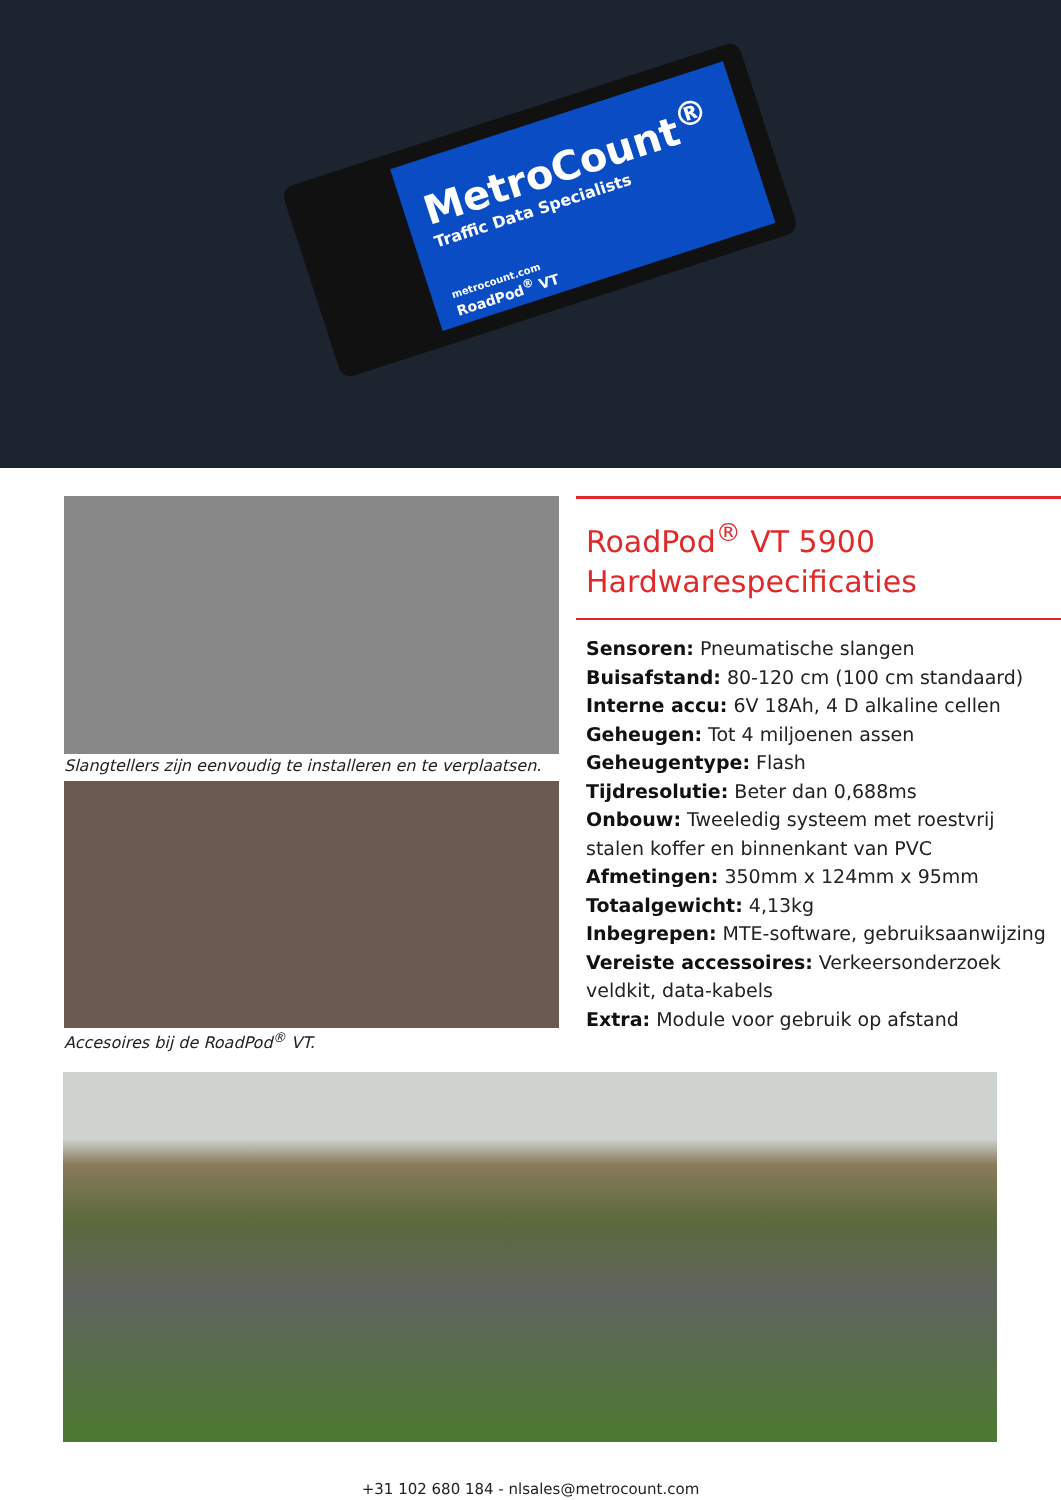MetroCount<sup>®</sup>
Traffic Data Specialists
metrocount.com
RoadPod<sup>®</sup> VT
Slangtellers zijn eenvoudig te installeren en te verplaatsen.
Accesoires bij de RoadPod<sup>®</sup> VT.
RoadPod<sup>®</sup> VT 5900
Hardwarespecificaties
Sensoren: Pneumatische slangen
Buisafstand: 80-120 cm (100 cm standaard)
Interne accu: 6V 18Ah, 4 D alkaline cellen
Geheugen: Tot 4 miljoenen assen
Geheugentype: Flash
Tijdresolutie: Beter dan 0,688ms
Onbouw: Tweeledig systeem met roestvrij stalen koffer en binnenkant van PVC
Afmetingen: 350mm x 124mm x 95mm
Totaalgewicht: 4,13kg
Inbegrepen: MTE-software, gebruiksaanwijzing
Vereiste accessoires: Verkeersonderzoek veldkit, data-kabels
Extra: Module voor gebruik op afstand
+31 102 680 184 - nlsales@metrocount.com